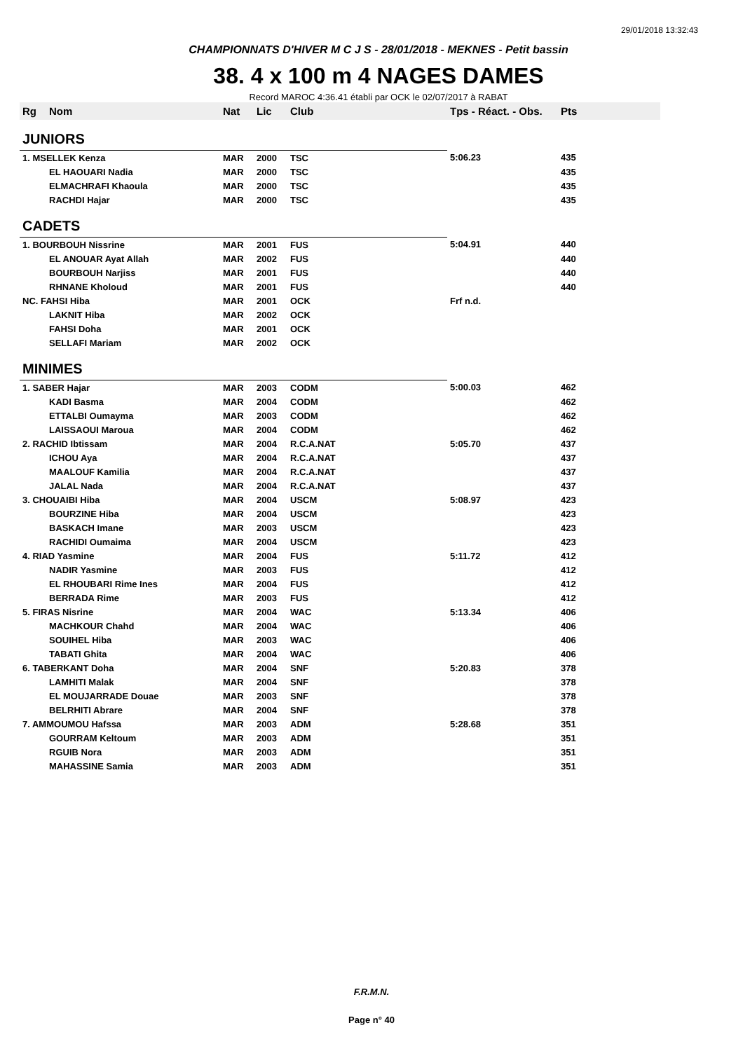29/01/2018 13:32:43
CHAMPIONNATS D'HIVER M C J S - 28/01/2018 - MEKNES - Petit bassin
38. 4 x 100 m 4 NAGES DAMES
Record MAROC 4:36.41 établi par OCK le 02/07/2017 à RABAT
| Rg | Nom | Nat | Lic | Club | Tps - Réact. - Obs. | Pts |
| --- | --- | --- | --- | --- | --- | --- |
| JUNIORS | | | | | | |
| 1. MSELLEK Kenza | | MAR | 2000 | TSC | 5:06.23 | 435 |
| | EL HAOUARI Nadia | MAR | 2000 | TSC | | 435 |
| | ELMACHRAFI Khaoula | MAR | 2000 | TSC | | 435 |
| | RACHDI Hajar | MAR | 2000 | TSC | | 435 |
| CADETS | | | | | | |
| 1. BOURBOUH Nissrine | | MAR | 2001 | FUS | 5:04.91 | 440 |
| | EL ANOUAR Ayat Allah | MAR | 2002 | FUS | | 440 |
| | BOURBOUH Narjiss | MAR | 2001 | FUS | | 440 |
| | RHNANE Kholoud | MAR | 2001 | FUS | | 440 |
| NC. FAHSI Hiba | | MAR | 2001 | OCK | Frf n.d. | |
| | LAKNIT Hiba | MAR | 2002 | OCK | | |
| | FAHSI Doha | MAR | 2001 | OCK | | |
| | SELLAFI Mariam | MAR | 2002 | OCK | | |
| MINIMES | | | | | | |
| 1. SABER Hajar | | MAR | 2003 | CODM | 5:00.03 | 462 |
| | KADI Basma | MAR | 2004 | CODM | | 462 |
| | ETTALBI Oumayma | MAR | 2003 | CODM | | 462 |
| | LAISSAOUI Maroua | MAR | 2004 | CODM | | 462 |
| 2. RACHID Ibtissam | | MAR | 2004 | R.C.A.NAT | 5:05.70 | 437 |
| | ICHOU Aya | MAR | 2004 | R.C.A.NAT | | 437 |
| | MAALOUF Kamilia | MAR | 2004 | R.C.A.NAT | | 437 |
| | JALAL Nada | MAR | 2004 | R.C.A.NAT | | 437 |
| 3. CHOUAIBI Hiba | | MAR | 2004 | USCM | 5:08.97 | 423 |
| | BOURZINE Hiba | MAR | 2004 | USCM | | 423 |
| | BASKACH Imane | MAR | 2003 | USCM | | 423 |
| | RACHIDI Oumaima | MAR | 2004 | USCM | | 423 |
| 4. RIAD Yasmine | | MAR | 2004 | FUS | 5:11.72 | 412 |
| | NADIR Yasmine | MAR | 2003 | FUS | | 412 |
| | EL RHOUBARI Rime Ines | MAR | 2004 | FUS | | 412 |
| | BERRADA Rime | MAR | 2003 | FUS | | 412 |
| 5. FIRAS Nisrine | | MAR | 2004 | WAC | 5:13.34 | 406 |
| | MACHKOUR Chahd | MAR | 2004 | WAC | | 406 |
| | SOUIHEL Hiba | MAR | 2003 | WAC | | 406 |
| | TABATI Ghita | MAR | 2004 | WAC | | 406 |
| 6. TABERKANT Doha | | MAR | 2004 | SNF | 5:20.83 | 378 |
| | LAMHITI Malak | MAR | 2004 | SNF | | 378 |
| | EL MOUJARRADE Douae | MAR | 2003 | SNF | | 378 |
| | BELRHITI Abrare | MAR | 2004 | SNF | | 378 |
| 7. AMMOUMOU Hafssa | | MAR | 2003 | ADM | 5:28.68 | 351 |
| | GOURRAM Keltoum | MAR | 2003 | ADM | | 351 |
| | RGUIB Nora | MAR | 2003 | ADM | | 351 |
| | MAHASSINE Samia | MAR | 2003 | ADM | | 351 |
F.R.M.N.
Page n° 40